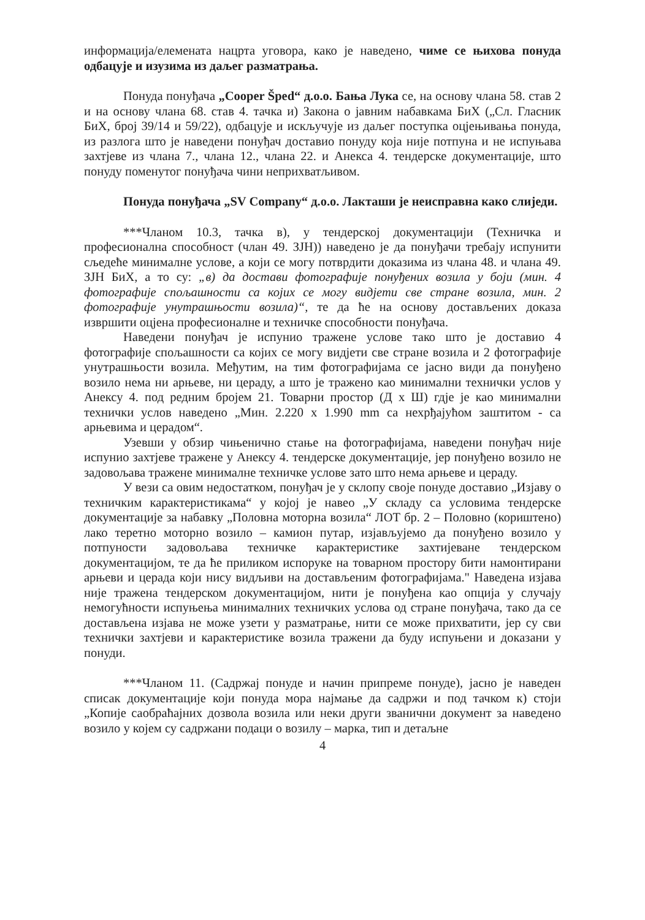информација/елемената нацрта уговора, како је наведено, чиме се њихова понуда одбацује и изузима из даљег разматрања.
Понуда понуђача „Cooper Šped“ д.о.о. Бања Лука се, на основу члана 58. став 2 и на основу члана 68. став 4. тачка и) Закона о јавним набавкама БиХ („Сл. Гласник БиХ, број 39/14 и 59/22), одбацује и искључује из даљег поступка оцјењивања понуда, из разлога што је наведени понуђач доставио понуду која није потпуна и не испуњава захтјеве из члана 7., члана 12., члана 22. и Анекса 4. тендерске документације, што понуду поменутог понуђача чини неприхватљивом.
Понуда понуђача „SV Company“ д.о.о. Лакташи је неисправна како слиједи.
***Чланом 10.3, тачка в), у тендерској документацији (Техничка и професионална способност (члан 49. ЗЈН)) наведено је да понуђачи требају испунити сљедеће минималне услове, а који се могу потврдити доказима из члана 48. и члана 49. ЗЈН БиХ, а то су: „в) да достави фотографије понуђених возила у боји (мин. 4 фотографије спољашности са којих се могу видјети све стране возила, мин. 2 фотографије унутрашњости возила)“, те да ће на основу достављених доказа извршити оцјена професионалне и техничке способности понуђача.
Наведени понуђач је испунио тражене услове тако што је доставио 4 фотографије спољашности са којих се могу видјети све стране возила и 2 фотографије унутрашњости возила. Међутим, на тим фотографијама се јасно види да понуђено возило нема ни арњеве, ни цераду, а што је тражено као минимални технички услов у Анексу 4. под редним бројем 21. Товарни простор (Д x Ш) гдје је као минимални технички услов наведено „Мин. 2.220 x 1.990 mm са нехрђајућом заштитом - са арњевима и церадом“.
Узевши у обзир чињенично стање на фотографијама, наведени понуђач није испунио захтјеве тражене у Анексу 4. тендерске документације, јер понуђено возило не задовољава тражене минималне техничке услове зато што нема арњеве и цераду.
У вези са овим недостатком, понуђач је у склопу своје понуде доставио „Изјаву о техничким карактеристикама“ у којој је навео „У складу са условима тендерске документације за набавку „Половна моторна возила“ ЛОТ бр. 2 – Половно (кориштено) лако теретно моторно возило – камион путар, изјављујемо да понуђено возило у потпуности задовољава техничке карактеристике захтијеване тендерском документацијом, те да ће приликом испоруке на товарном простору бити намонтирани арњеви и церада који нису видљиви на достављеним фотографијама." Наведена изјава није тражена тендерском документацијом, нити је понуђена као опција у случају немогућности испуњења минималних техничких услова од стране понуђача, тако да се достављена изјава не може узети у разматрање, нити се може прихватити, јер су сви технички захтјеви и карактеристике возила тражени да буду испуњени и доказани у понуди.
***Чланом 11. (Садржај понуде и начин припреме понуде), јасно је наведен списак документације који понуда мора најмање да садржи и под тачком к) стоји „Копије саобраћајних дозвола возила или неки други званични документ за наведено возило у којем су садржани подаци о возилу – марка, тип и детаљне
4